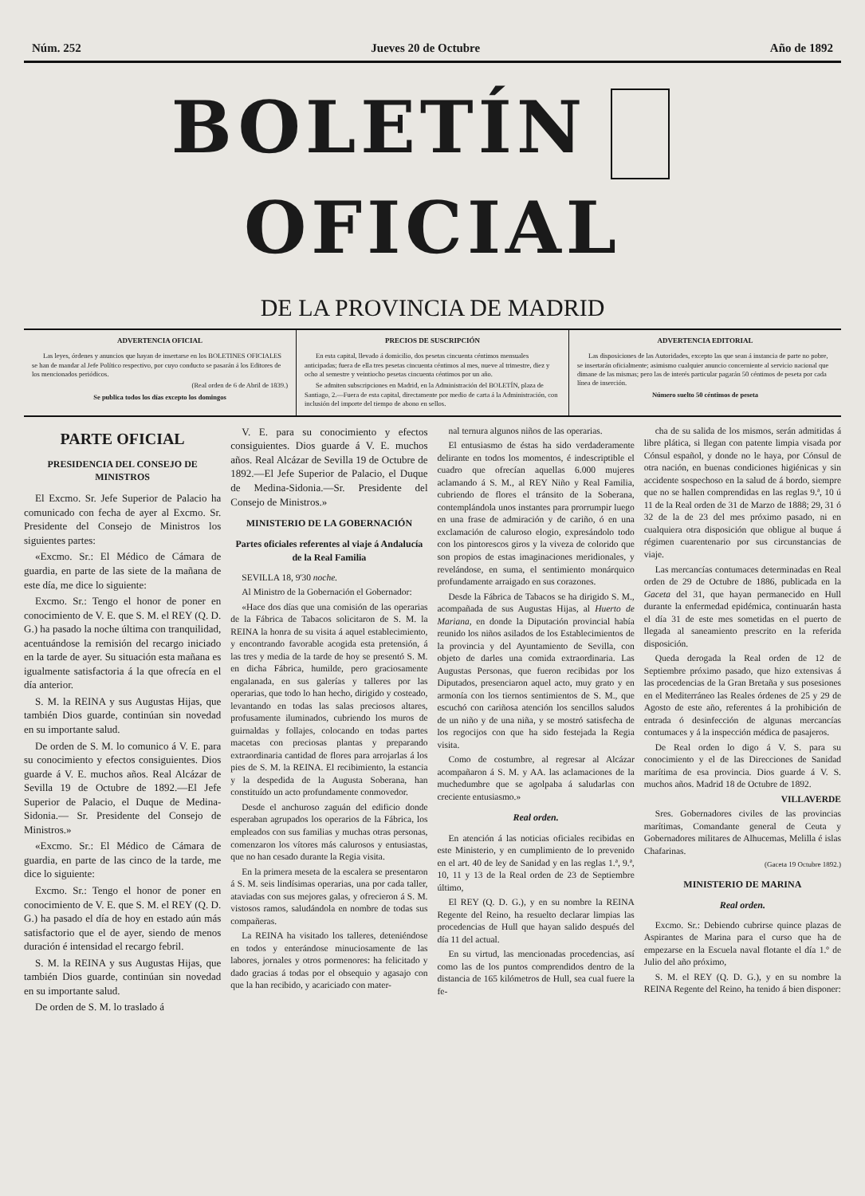Núm. 252 Jueves 20 de Octubre Año de 1892
BOLETÍN OFICIAL
DE LA PROVINCIA DE MADRID
ADVERTENCIA OFICIAL
Las leyes, órdenes y anuncios que hayan de insertarse en los BOLETINES OFICIALES se han de mandar al Jefe Político respectivo, por cuyo conducto se pasarán á los Editores de los mencionados periódicos.
(Real orden de 6 de Abril de 1839.)
Se publica todos los días excepto los domingos
PRECIOS DE SUSCRIPCIÓN
En esta capital, llevado á domicilio, dos pesetas cincuenta céntimos mensuales anticipadas; fuera de ella tres pesetas cincuenta céntimos al mes, nueve al trimestre, diez y ocho al semestre y veintiocho pesetas cincuenta céntimos por un año.
Se admiten subscripciones en Madrid, en la Administración del BOLETÍN, plaza de Santiago, 2.—Fuera de esta capital, directamente por medio de carta á la Administración, con inclusión del importe del tiempo de abono en sellos.
ADVERTENCIA EDITORIAL
Las disposiciones de las Autoridades, excepto las que sean á instancia de parte no pobre, se insertarán oficialmente; asimismo cualquier anuncio concerniente al servicio nacional que dimane de las mismas; pero las de interés particular pagarán 50 céntimos de peseta por cada línea de inserción.
Número suelto 50 céntimos de peseta
PARTE OFICIAL
PRESIDENCIA DEL CONSEJO DE MINISTROS
El Excmo. Sr. Jefe Superior de Palacio ha comunicado con fecha de ayer al Excmo. Sr. Presidente del Consejo de Ministros los siguientes partes:
«Excmo. Sr.: El Médico de Cámara de guardia, en parte de las siete de la mañana de este día, me dice lo siguiente:
Excmo. Sr.: Tengo el honor de poner en conocimiento de V. E. que S. M. el REY (Q. D. G.) ha pasado la noche última con tranquilidad, acentuándose la remisión del recargo iniciado en la tarde de ayer. Su situación esta mañana es igualmente satisfactoria á la que ofrecía en el día anterior.
S. M. la REINA y sus Augustas Hijas, que también Dios guarde, continúan sin novedad en su importante salud.
De orden de S. M. lo comunico á V. E. para su conocimiento y efectos consiguientes. Dios guarde á V. E. muchos años. Real Alcázar de Sevilla 19 de Octubre de 1892.—El Jefe Superior de Palacio, el Duque de Medina-Sidonia.— Sr. Presidente del Consejo de Ministros.»
«Excmo. Sr.: El Médico de Cámara de guardia, en parte de las cinco de la tarde, me dice lo siguiente:
Excmo. Sr.: Tengo el honor de poner en conocimiento de V. E. que S. M. el REY (Q. D. G.) ha pasado el día de hoy en estado aún más satisfactorio que el de ayer, siendo de menos duración é intensidad el recargo febril.
S. M. la REINA y sus Augustas Hijas, que también Dios guarde, continúan sin novedad en su importante salud.
De orden de S. M. lo traslado á
V. E. para su conocimiento y efectos consiguientes. Dios guarde á V. E. muchos años. Real Alcázar de Sevilla 19 de Octubre de 1892.—El Jefe Superior de Palacio, el Duque de Medina-Sidonia.—Sr. Presidente del Consejo de Ministros.»
MINISTERIO DE LA GOBERNACIÓN
Partes oficiales referentes al viaje á Andalucía de la Real Familia
SEVILLA 18, 9'30 noche.
Al Ministro de la Gobernación el Gobernador:
«Hace dos días que una comisión de las operarias de la Fábrica de Tabacos solicitaron de S. M. la REINA la honra de su visita á aquel establecimiento, y encontrando favorable acogida esta pretensión, á las tres y media de la tarde de hoy se presentó S. M. en dicha Fábrica, humilde, pero graciosamente engalanada, en sus galerías y talleres por las operarias, que todo lo han hecho, dirigido y costeado, levantando en todas las salas preciosos altares, profusamente iluminados, cubriendo los muros de guirnaldas y follajes, colocando en todas partes macetas con preciosas plantas y preparando extraordinaria cantidad de flores para arrojarlas á los pies de S. M. la REINA. El recibimiento, la estancia y la despedida de la Augusta Soberana, han constituído un acto profundamente conmovedor.
Desde el anchuroso zaguán del edificio donde esperaban agrupados los operarios de la Fábrica, los empleados con sus familias y muchas otras personas, comenzaron los vítores más calurosos y entusiastas, que no han cesado durante la Regia visita.
En la primera meseta de la escalera se presentaron á S. M. seis lindísimas operarias, una por cada taller, ataviadas con sus mejores galas, y ofrecieron á S. M. vistosos ramos, saludándola en nombre de todas sus compañeras.
La REINA ha visitado los talleres, deteniéndose en todos y enterándose minuciosamente de las labores, jornales y otros pormenores: ha felicitado y dado gracias á todas por el obsequio y agasajo con que la han recibido, y acariciado con mater-
nal ternura algunos niños de las operarias.
El entusiasmo de éstas ha sido verdaderamente delirante en todos los momentos, é indescriptible el cuadro que ofrecían aquellas 6.000 mujeres aclamando á S. M., al REY Niño y Real Familia, cubriendo de flores el tránsito de la Soberana, contemplándola unos instantes para prorrumpir luego en una frase de admiración y de cariño, ó en una exclamación de caluroso elogio, expresándolo todo con los pintorescos giros y la viveza de colorido que son propios de estas imaginaciones meridionales, y revelándose, en suma, el sentimiento monárquico profundamente arraigado en sus corazones.
Desde la Fábrica de Tabacos se ha dirigido S. M., acompañada de sus Augustas Hijas, al Huerto de Mariana, en donde la Diputación provincial había reunido los niños asilados de los Establecimientos de la provincia y del Ayuntamiento de Sevilla, con objeto de darles una comida extraordinaria. Las Augustas Personas, que fueron recibidas por los Diputados, presenciaron aquel acto, muy grato y en armonía con los tiernos sentimientos de S. M., que escuchó con cariñosa atención los sencillos saludos de un niño y de una niña, y se mostró satisfecha de los regocijos con que ha sido festejada la Regia visita.
Como de costumbre, al regresar al Alcázar acompañaron á S. M. y AA. las aclamaciones de la muchedumbre que se agolpaba á saludarlas con creciente entusiasmo.»
Real orden.
En atención á las noticias oficiales recibidas en este Ministerio, y en cumplimiento de lo prevenido en el art. 40 de ley de Sanidad y en las reglas 1.ª, 9.ª, 10, 11 y 13 de la Real orden de 23 de Septiembre último,
El REY (Q. D. G.), y en su nombre la REINA Regente del Reino, ha resuelto declarar limpias las procedencias de Hull que hayan salido después del día 11 del actual.
En su virtud, las mencionadas procedencias, así como las de los puntos comprendidos dentro de la distancia de 165 kilómetros de Hull, sea cual fuere la fe-
cha de su salida de los mismos, serán admitidas á libre plática, si llegan con patente limpia visada por Cónsul español, y donde no le haya, por Cónsul de otra nación, en buenas condiciones higiénicas y sin accidente sospechoso en la salud de á bordo, siempre que no se hallen comprendidas en las reglas 9.ª, 10 ú 11 de la Real orden de 31 de Marzo de 1888; 29, 31 ó 32 de la de 23 del mes próximo pasado, ni en cualquiera otra disposición que obligue al buque á régimen cuarentenario por sus circunstancias de viaje.
Las mercancías contumaces determinadas en Real orden de 29 de Octubre de 1886, publicada en la Gaceta del 31, que hayan permanecido en Hull durante la enfermedad epidémica, continuarán hasta el día 31 de este mes sometidas en el puerto de llegada al saneamiento prescrito en la referida disposición.
Queda derogada la Real orden de 12 de Septiembre próximo pasado, que hizo extensivas á las procedencias de la Gran Bretaña y sus posesiones en el Mediterráneo las Reales órdenes de 25 y 29 de Agosto de este año, referentes á la prohibición de entrada ó desinfección de algunas mercancías contumaces y á la inspección médica de pasajeros.
De Real orden lo digo á V. S. para su conocimiento y el de las Direcciones de Sanidad marítima de esa provincia. Dios guarde á V. S. muchos años. Madrid 18 de Octubre de 1892.
VILLAVERDE
Sres. Gobernadores civiles de las provincias marítimas, Comandante general de Ceuta y Gobernadores militares de Alhucemas, Melilla é islas Chafarinas.
(Gaceta 19 Octubre 1892.)
MINISTERIO DE MARINA
Real orden.
Excmo. Sr.: Debiendo cubrirse quince plazas de Aspirantes de Marina para el curso que ha de empezarse en la Escuela naval flotante el día 1.º de Julio del año próximo,
S. M. el REY (Q. D. G.), y en su nombre la REINA Regente del Reino, ha tenido á bien disponer: